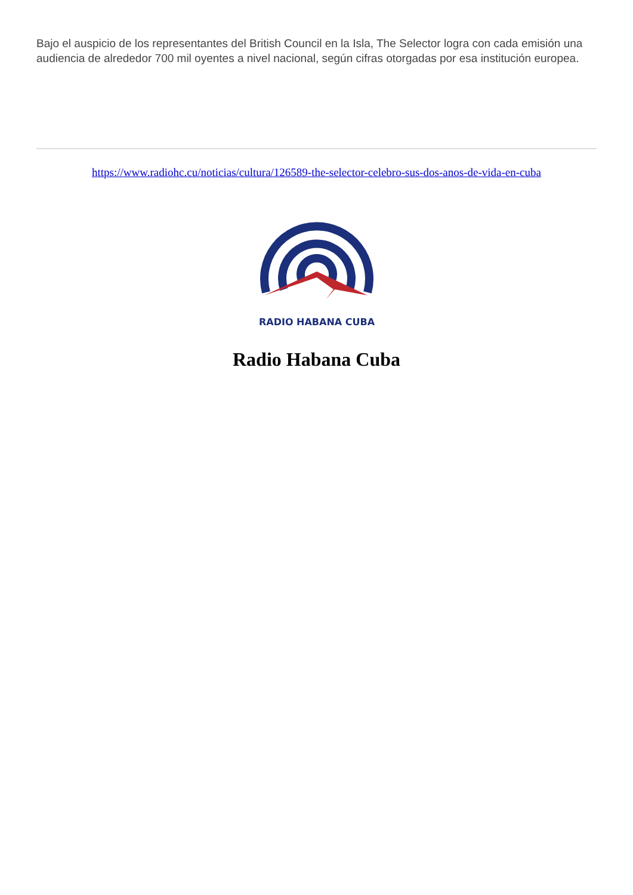Bajo el auspicio de los representantes del British Council en la Isla, The Selector logra con cada emisión una audiencia de alrededor 700 mil oyentes a nivel nacional, según cifras otorgadas por esa institución europea.
https://www.radiohc.cu/noticias/cultura/126589-the-selector-celebro-sus-dos-anos-de-vida-en-cuba
RADIO HABANA CUBA
Radio Habana Cuba